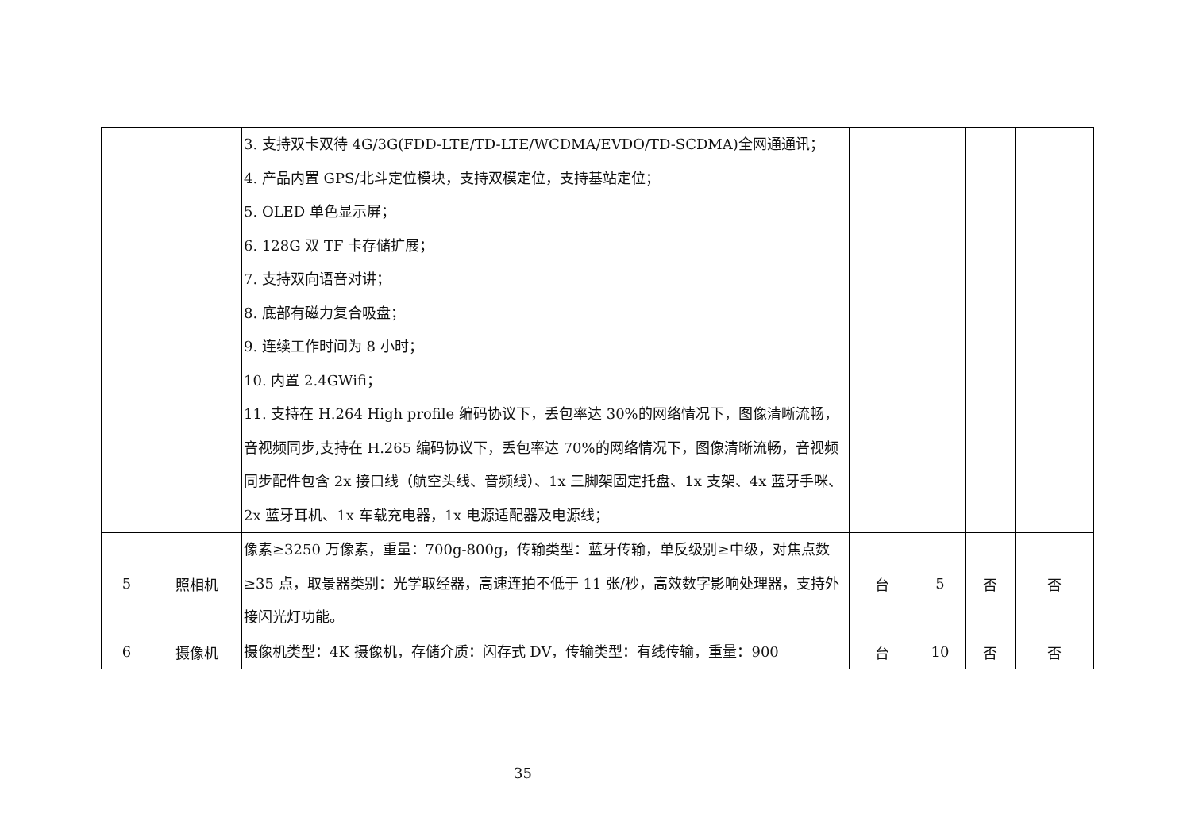| | | 3. 支持双卡双待 4G/3G(FDD-LTE/TD-LTE/WCDMA/EVDO/TD-SCDMA)全网通通讯； 4. 产品内置 GPS/北斗定位模块，支持双模定位，支持基站定位； 5. OLED 单色显示屏； 6. 128G 双 TF 卡存储扩展； 7. 支持双向语音对讲； 8. 底部有磁力复合吸盘； 9. 连续工作时间为 8 小时； 10. 内置 2.4GWifi； 11. 支持在 H.264 High profile 编码协议下，丢包率达 30%的网络情况下，图像清晰流畅，音视频同步,支持在 H.265 编码协议下，丢包率达 70%的网络情况下，图像清晰流畅，音视频同步配件包含 2x 接口线（航空头线、音频线）、1x 三脚架固定托盘、1x 支架、4x 蓝牙手咪、2x 蓝牙耳机、1x 车载充电器，1x 电源适配器及电源线； | | | | |
| 5 | 照相机 | 像素≥3250 万像素，重量：700g-800g，传输类型：蓝牙传输，单反级别≥中级，对焦点数≥35 点，取景器类别：光学取经器，高速连拍不低于 11 张/秒，高效数字影响处理器，支持外接闪光灯功能。 | 台 | 5 | 否 | 否 |
| 6 | 摄像机 | 摄像机类型：4K 摄像机，存储介质：闪存式 DV，传输类型：有线传输，重量：900 | 台 | 10 | 否 | 否 |
35